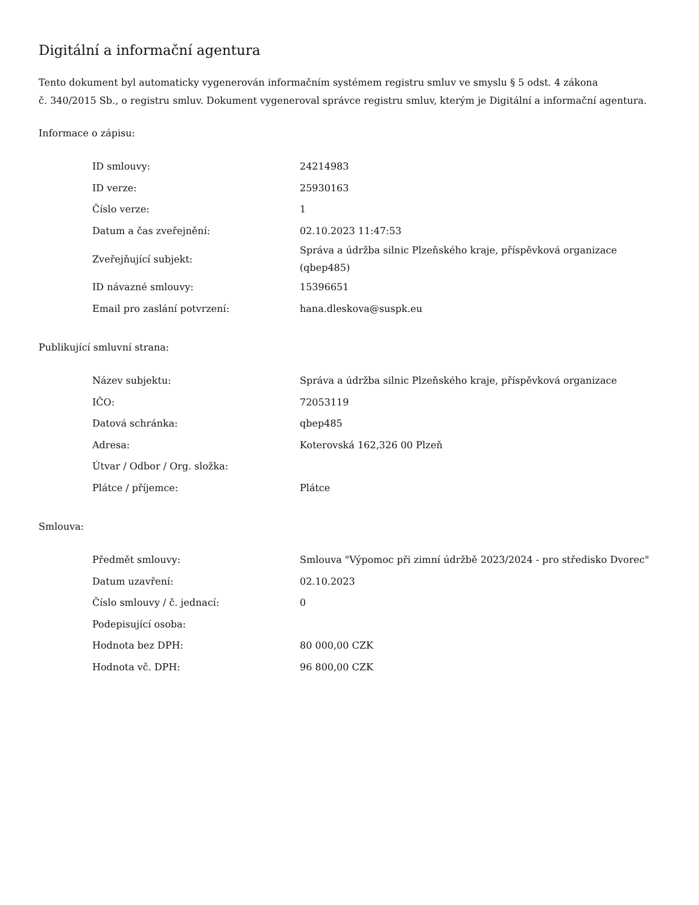Digitální a informační agentura
Tento dokument byl automaticky vygenerován informačním systémem registru smluv ve smyslu § 5 odst. 4 zákona
č. 340/2015 Sb., o registru smluv. Dokument vygeneroval správce registru smluv, kterým je Digitální a informační agentura.
Informace o zápisu:
| ID smlouvy: | 24214983 |
| ID verze: | 25930163 |
| Číslo verze: | 1 |
| Datum a čas zveřejnění: | 02.10.2023 11:47:53 |
| Zveřejňující subjekt: | Správa a údržba silnic Plzeňského kraje, příspěvková organizace (qbep485) |
| ID návazné smlouvy: | 15396651 |
| Email pro zaslání potvrzení: | hana.dleskova@suspk.eu |
Publikující smluvní strana:
| Název subjektu: | Správa a údržba silnic Plzeňského kraje, příspěvková organizace |
| IČO: | 72053119 |
| Datová schránka: | qbep485 |
| Adresa: | Koterovská 162,326 00 Plzeň |
| Útvar / Odbor / Org. složka: | |
| Plátce / příjemce: | Plátce |
Smlouva:
| Předmět smlouvy: | Smlouva "Výpomoc při zimní údržbě 2023/2024 - pro středisko Dvorec" |
| Datum uzavření: | 02.10.2023 |
| Číslo smlouvy / č. jednací: | 0 |
| Podepisující osoba: | |
| Hodnota bez DPH: | 80 000,00 CZK |
| Hodnota vč. DPH: | 96 800,00 CZK |